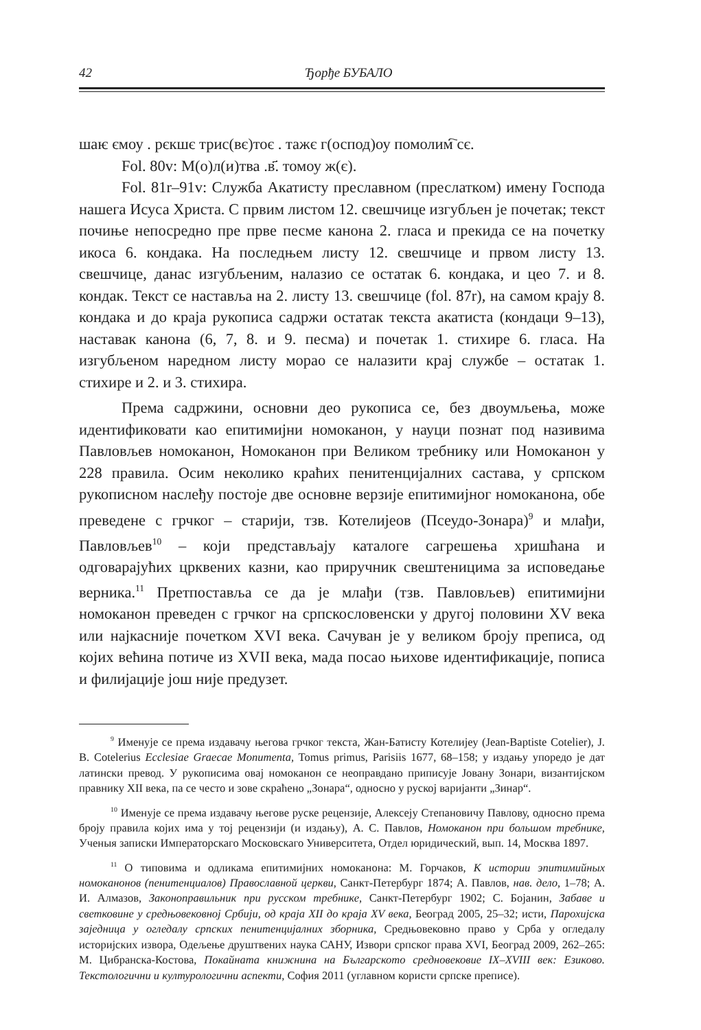42 Ђорђе БУБАЛО
шаѥ ємоу . рєкшє трис(вє)тоє . тажє г(оспод)оу помолим҇ сє.
Fol. 80v: М(о)л(и)тва .в҃. томоу ж(є).
Fol. 81r–91v: Служба Акатисту преславном (преслатком) имену Господа нашега Исуса Христа. С првим листом 12. свешчице изгубљен је почетак; текст почиње непосредно пре прве песме канона 2. гласа и прекида се на почетку икоса 6. кондака. На последњем листу 12. свешчице и првом листу 13. свешчице, данас изгубљеним, налазио се остатак 6. кондака, и цео 7. и 8. кондак. Текст се наставља на 2. листу 13. свешчице (fol. 87r), на самом крају 8. кондака и до краја рукописа садржи остатак текста акатиста (кондаци 9–13), наставак канона (6, 7, 8. и 9. песма) и почетак 1. стихире 6. гласа. На изгубљеном наредном листу морао се налазити крај службе – остатак 1. стихире и 2. и 3. стихира.
Према садржини, основни део рукописа се, без двоумљења, може идентификовати као епитимијни номоканон, у науци познат под називима Павловљев номоканон, Номоканон при Великом требнику или Номоканон у 228 правила. Осим неколико краћих пенитенцијалних састава, у српском рукописном наслеђу постоје две основне верзије епитимијног номоканона, обе преведене с грчког – старији, тзв. Котелијеов (Псеудо-Зонара)<sup>9</sup> и млађи, Павловљев<sup>10</sup> – који представљају каталоге сагрешења хришћана и одговарајућих црквених казни, као приручник свештеницима за исповедање верника.<sup>11</sup> Претпоставља се да је млађи (тзв. Павловљев) епитимијни номоканон преведен с грчког на српскословенски у другој половини XV века или најкасније почетком XVI века. Сачуван је у великом броју преписа, од којих већина потиче из XVII века, мада посао њихове идентификације, пописа и филијације још није предузет.
<sup>9</sup> Именује се према издавачу његова грчког текста, Жан-Батисту Котелијеу (Jean-Baptiste Cotelier), J. B. Cotelerius Ecclesiae Graecae Monumenta, Tomus primus, Parisiis 1677, 68–158; у издању упоредо је дат латински превод. У рукописима овај номоканон се неоправдано приписује Јовану Зонари, византијском правнику XII века, па се често и зове скраћено „Зонара“, односно у руској варијанти „Зинар“.
<sup>10</sup> Именује се према издавачу његове руске рецензије, Алексеју Степановичу Павлову, односно према броју правила којих има у тој рецензији (и издању), А. С. Павлов, Номоканон при большом требнике, Ученыя записки Императорскаго Московскаго Университета, Отдел юридический, вып. 14, Москва 1897.
<sup>11</sup> О типовима и одликама епитимијних номоканона: М. Горчаков, К истории эпитимийных номоканонов (пенитенциалов) Православной церкви, Санкт-Петербург 1874; А. Павлов, нав. дело, 1–78; А. И. Алмазов, Законоправильник при русском требнике, Санкт-Петербург 1902; С. Бојанин, Забаве и светковине у средњовековној Србији, од краја XII до краја XV века, Београд 2005, 25–32; исти, Парохијска заједница у огледалу српских пенитенцијалних зборника, Средњовековно право у Срба у огледалу историјских извора, Одељење друштвених наука САНУ, Извори српског права XVI, Београд 2009, 262–265: М. Цибранска-Костова, Покайната книжнина на Българското средновековие IX–XVIII век: Езиково. Текстологични и културологични аспекти, София 2011 (углавном користи српске преписе).